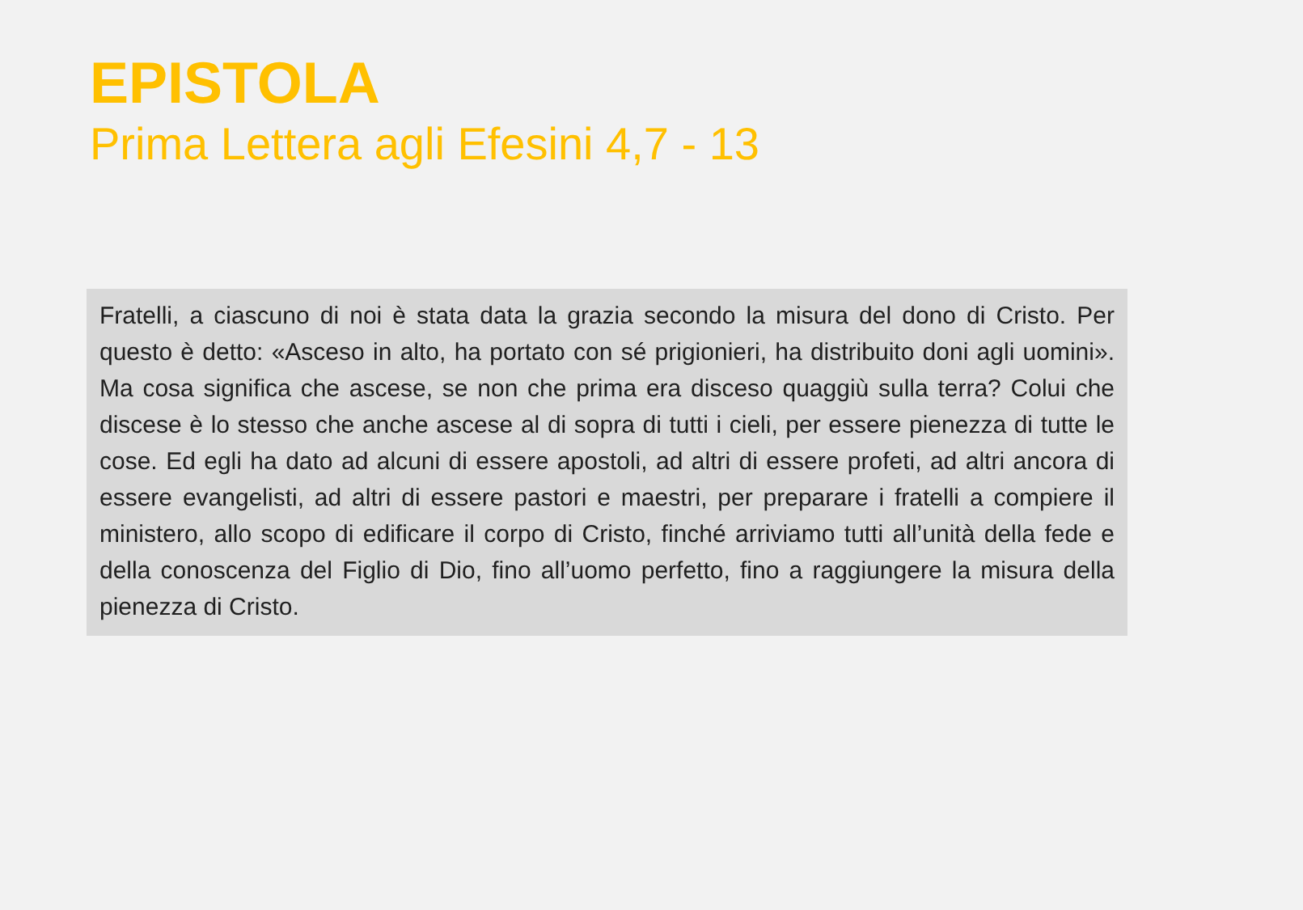EPISTOLA
Prima Lettera agli Efesini 4,7 - 13
Fratelli, a ciascuno di noi è stata data la grazia secondo la misura del dono di Cristo. Per questo è detto: «Asceso in alto, ha portato con sé prigionieri, ha distribuito doni agli uomini». Ma cosa significa che ascese, se non che prima era disceso quaggiù sulla terra? Colui che discese è lo stesso che anche ascese al di sopra di tutti i cieli, per essere pienezza di tutte le cose. Ed egli ha dato ad alcuni di essere apostoli, ad altri di essere profeti, ad altri ancora di essere evangelisti, ad altri di essere pastori e maestri, per preparare i fratelli a compiere il ministero, allo scopo di edificare il corpo di Cristo, finché arriviamo tutti all’unità della fede e della conoscenza del Figlio di Dio, fino all’uomo perfetto, fino a raggiungere la misura della pienezza di Cristo.